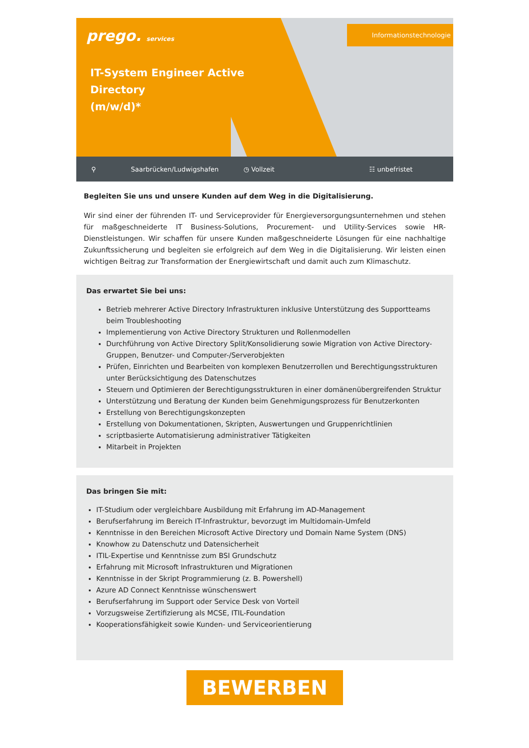prego. services
IT-System Engineer Active
Directory
(m/w/d)*
Informationstechnologie
⚲ Saarbrücken/Ludwigshafen ◷ Vollzeit ☷ unbefristet
Begleiten Sie uns und unsere Kunden auf dem Weg in die Digitalisierung.
Wir sind einer der führenden IT- und Serviceprovider für Energieversorgungsunternehmen und stehen für maßgeschneiderte IT Business-Solutions, Procurement- und Utility-Services sowie HR-Dienstleistungen. Wir schaffen für unsere Kunden maßgeschneiderte Lösungen für eine nachhaltige Zukunftssicherung und begleiten sie erfolgreich auf dem Weg in die Digitalisierung. Wir leisten einen wichtigen Beitrag zur Transformation der Energiewirtschaft und damit auch zum Klimaschutz.
Das erwartet Sie bei uns:
Betrieb mehrerer Active Directory Infrastrukturen inklusive Unterstützung des Supportteams beim Troubleshooting
Implementierung von Active Directory Strukturen und Rollenmodellen
Durchführung von Active Directory Split/Konsolidierung sowie Migration von Active Directory-Gruppen, Benutzer- und Computer-/Serverobjekten
Prüfen, Einrichten und Bearbeiten von komplexen Benutzerrollen und Berechtigungsstrukturen unter Berücksichtigung des Datenschutzes
Steuern und Optimieren der Berechtigungsstrukturen in einer domänenübergreifenden Struktur
Unterstützung und Beratung der Kunden beim Genehmigungsprozess für Benutzerkonten
Erstellung von Berechtigungskonzepten
Erstellung von Dokumentationen, Skripten, Auswertungen und Gruppenrichtlinien
scriptbasierte Automatisierung administrativer Tätigkeiten
Mitarbeit in Projekten
Das bringen Sie mit:
IT-Studium oder vergleichbare Ausbildung mit Erfahrung im AD-Management
Berufserfahrung im Bereich IT-Infrastruktur, bevorzugt im Multidomain-Umfeld
Kenntnisse in den Bereichen Microsoft Active Directory und Domain Name System (DNS)
Knowhow zu Datenschutz und Datensicherheit
ITIL-Expertise und Kenntnisse zum BSI Grundschutz
Erfahrung mit Microsoft Infrastrukturen und Migrationen
Kenntnisse in der Skript Programmierung (z. B. Powershell)
Azure AD Connect Kenntnisse wünschenswert
Berufserfahrung im Support oder Service Desk von Vorteil
Vorzugsweise Zertifizierung als MCSE, ITIL-Foundation
Kooperationsfähigkeit sowie Kunden- und Serviceorientierung
BEWERBEN